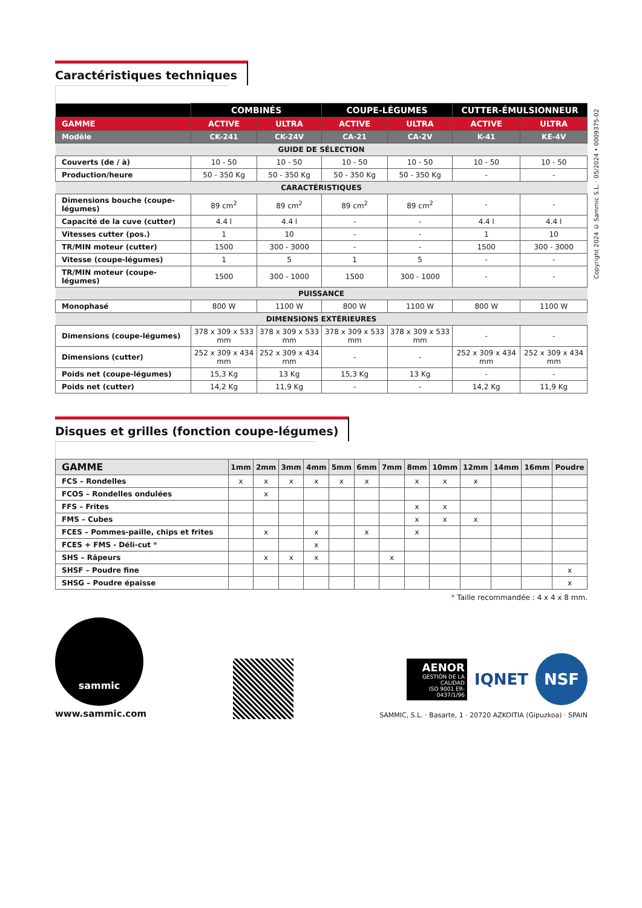Copyright 2024 © Sammic S.L. · 05/2024 • 0009375-02
Caractéristiques techniques
| | COMBINÉS | | COUPE-LÉGUMES | | CUTTER-ÉMULSIONNEUR | |
| --- | --- | --- | --- | --- | --- | --- |
| GAMME | ACTIVE | ULTRA | ACTIVE | ULTRA | ACTIVE | ULTRA |
| Modèle | CK-241 | CK-24V | CA-21 | CA-2V | K-41 | KE-4V |
| GUIDE DE SÉLECTION | | | | | | |
| Couverts (de / à) | 10 - 50 | 10 - 50 | 10 - 50 | 10 - 50 | 10 - 50 | 10 - 50 |
| Production/heure | 50 - 350 Kg | 50 - 350 Kg | 50 - 350 Kg | 50 - 350 Kg | - | - |
| CARACTÉRISTIQUES | | | | | | |
| Dimensions bouche (coupe-légumes) | 89 cm<sup>2</sup> | 89 cm<sup>2</sup> | 89 cm<sup>2</sup> | 89 cm<sup>2</sup> | - | - |
| Capacité de la cuve (cutter) | 4.4 l | 4.4 l | - | - | 4.4 l | 4.4 l |
| Vitesses cutter (pos.) | 1 | 10 | - | - | 1 | 10 |
| TR/MIN moteur (cutter) | 1500 | 300 - 3000 | - | - | 1500 | 300 - 3000 |
| Vitesse (coupe-légumes) | 1 | 5 | 1 | 5 | - | - |
| TR/MIN moteur (coupe-légumes) | 1500 | 300 - 1000 | 1500 | 300 - 1000 | - | - |
| PUISSANCE | | | | | | |
| Monophasé | 800 W | 1100 W | 800 W | 1100 W | 800 W | 1100 W |
| DIMENSIONS EXTÉRIEURES | | | | | | |
| Dimensions (coupe-légumes) | 378 x 309 x 533 mm | 378 x 309 x 533 mm | 378 x 309 x 533 mm | 378 x 309 x 533 mm | - | - |
| Dimensions (cutter) | 252 x 309 x 434 mm | 252 x 309 x 434 mm | - | - | 252 x 309 x 434 mm | 252 x 309 x 434 mm |
| Poids net (coupe-légumes) | 15,3 Kg | 13 Kg | 15,3 Kg | 13 Kg | - | - |
| Poids net (cutter) | 14,2 Kg | 11,9 Kg | - | - | 14,2 Kg | 11,9 Kg |
Disques et grilles (fonction coupe-légumes)
| GAMME | 1mm | 2mm | 3mm | 4mm | 5mm | 6mm | 7mm | 8mm | 10mm | 12mm | 14mm | 16mm | Poudre |
| --- | --- | --- | --- | --- | --- | --- | --- | --- | --- | --- | --- | --- | --- |
| FCS – Rondelles | x | x | x | x | x | x | | x | x | x | | | |
| FCOS – Rondelles ondulées | | x | | | | | | | | | | | |
| FFS – Frites | | | | | | | | x | x | | | | |
| FMS – Cubes | | | | | | | | x | x | x | | | |
| FCES – Pommes-paille, chips et frites | | x | | x | | x | | x | | | | | |
| FCES + FMS - Déli-cut * | | | | x | | | | | | | | | |
| SHS – Râpeurs | | x | x | x | | | x | | | | | | |
| SHSF – Poudre fine | | | | | | | | | | | | | x |
| SHSG – Poudre épaisse | | | | | | | | | | | | | x |
* Taille recommandée : 4 x 4 x 8 mm.
sammic
www.sammic.com
AENOR
GESTIÓN DE LA CALIDAD
ISO 9001 ER-0437/1/96
IQNET
NSF
SAMMIC, S.L. · Basarte, 1 · 20720 AZKOITIA (Gipuzkoa) · SPAIN